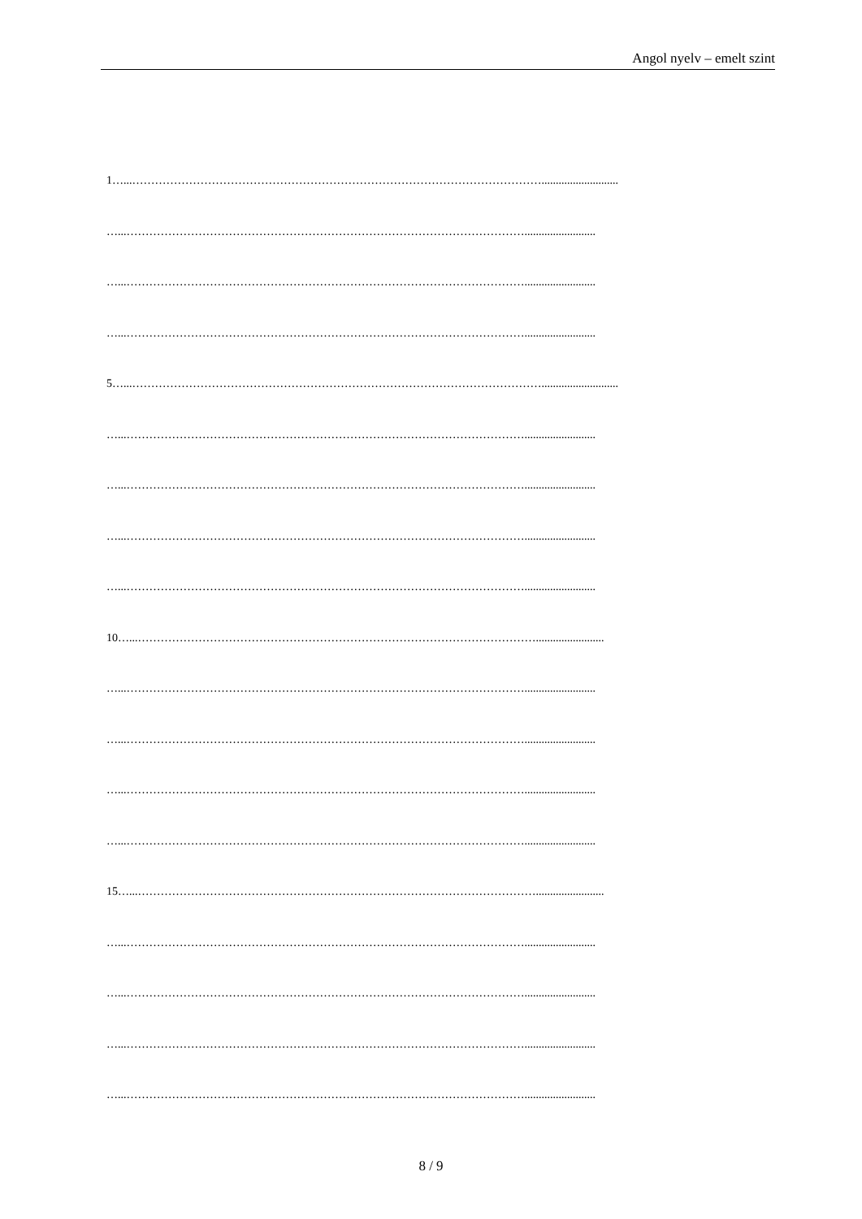Angol nyelv – emelt szint
1…...………………………………………………………………………………………………...........................
…...…………………………………………………………………………………………….........................
…...…………………………………………………………………………………………….........................
…...…………………………………………………………………………………………….........................
5…...………………………………………………………………………………………………...........................
…...…………………………………………………………………………………………….........................
…...…………………………………………………………………………………………….........................
…...…………………………………………………………………………………………….........................
…...…………………………………………………………………………………………….........................
10…...……………………………………………………………………………………………........................
…...…………………………………………………………………………………………….........................
…...…………………………………………………………………………………………….........................
…...…………………………………………………………………………………………….........................
…...…………………………………………………………………………………………….........................
15…...……………………………………………………………………………………………........................
…...…………………………………………………………………………………………….........................
…...…………………………………………………………………………………………….........................
…...…………………………………………………………………………………………….........................
…...…………………………………………………………………………………………….........................
8 / 9